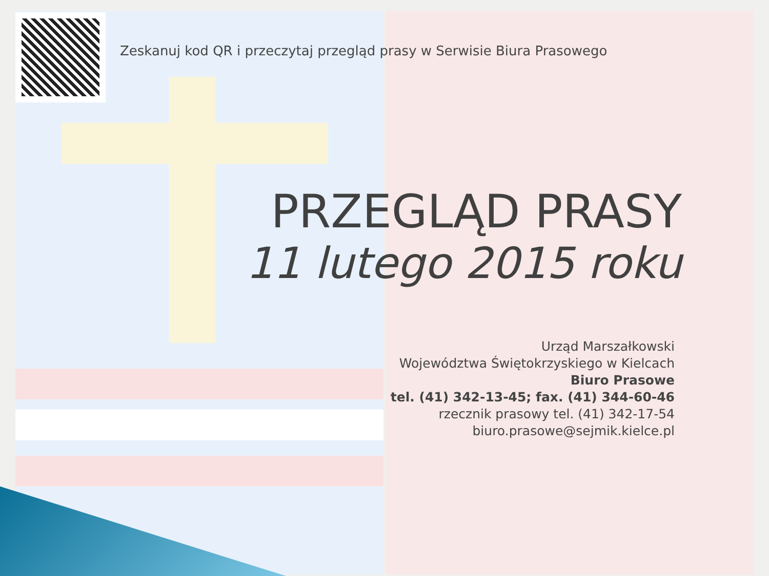Zeskanuj kod QR i przeczytaj przegląd prasy w Serwisie Biura Prasowego
PRZEGLĄD PRASY
11 lutego 2015 roku
Urząd Marszałkowski
Województwa Świętokrzyskiego w Kielcach
Biuro Prasowe
tel. (41) 342-13-45; fax. (41) 344-60-46
rzecznik prasowy tel. (41) 342-17-54
biuro.prasowe@sejmik.kielce.pl